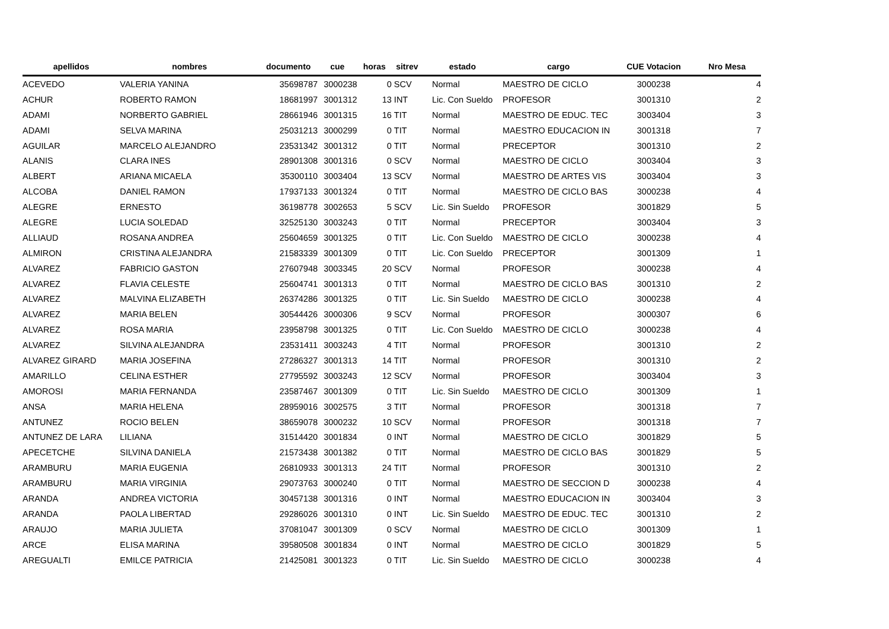| apellidos | nombres | documento | cue | horas | sitrev | estado | cargo | CUE Votacion | Nro Mesa |
| --- | --- | --- | --- | --- | --- | --- | --- | --- | --- |
| ACEVEDO | VALERIA YANINA | 35698787 | 3000238 | 0 | SCV | Normal | MAESTRO DE CICLO | 3000238 | 4 |
| ACHUR | ROBERTO RAMON | 18681997 | 3001312 | 13 | INT | Lic. Con Sueldo | PROFESOR | 3001310 | 2 |
| ADAMI | NORBERTO GABRIEL | 28661946 | 3001315 | 16 | TIT | Normal | MAESTRO DE EDUC. TEC | 3003404 | 3 |
| ADAMI | SELVA MARINA | 25031213 | 3000299 | 0 | TIT | Normal | MAESTRO EDUCACION IN | 3001318 | 7 |
| AGUILAR | MARCELO ALEJANDRO | 23531342 | 3001312 | 0 | TIT | Normal | PRECEPTOR | 3001310 | 2 |
| ALANIS | CLARA INES | 28901308 | 3001316 | 0 | SCV | Normal | MAESTRO DE CICLO | 3003404 | 3 |
| ALBERT | ARIANA MICAELA | 35300110 | 3003404 | 13 | SCV | Normal | MAESTRO DE ARTES VIS | 3003404 | 3 |
| ALCOBA | DANIEL RAMON | 17937133 | 3001324 | 0 | TIT | Normal | MAESTRO DE CICLO BAS | 3000238 | 4 |
| ALEGRE | ERNESTO | 36198778 | 3002653 | 5 | SCV | Lic. Sin Sueldo | PROFESOR | 3001829 | 5 |
| ALEGRE | LUCIA SOLEDAD | 32525130 | 3003243 | 0 | TIT | Normal | PRECEPTOR | 3003404 | 3 |
| ALLIAUD | ROSANA ANDREA | 25604659 | 3001325 | 0 | TIT | Lic. Con Sueldo | MAESTRO DE CICLO | 3000238 | 4 |
| ALMIRON | CRISTINA ALEJANDRA | 21583339 | 3001309 | 0 | TIT | Lic. Con Sueldo | PRECEPTOR | 3001309 | 1 |
| ALVAREZ | FABRICIO GASTON | 27607948 | 3003345 | 20 | SCV | Normal | PROFESOR | 3000238 | 4 |
| ALVAREZ | FLAVIA CELESTE | 25604741 | 3001313 | 0 | TIT | Normal | MAESTRO DE CICLO BAS | 3001310 | 2 |
| ALVAREZ | MALVINA ELIZABETH | 26374286 | 3001325 | 0 | TIT | Lic. Sin Sueldo | MAESTRO DE CICLO | 3000238 | 4 |
| ALVAREZ | MARIA BELEN | 30544426 | 3000306 | 9 | SCV | Normal | PROFESOR | 3000307 | 6 |
| ALVAREZ | ROSA MARIA | 23958798 | 3001325 | 0 | TIT | Lic. Con Sueldo | MAESTRO DE CICLO | 3000238 | 4 |
| ALVAREZ | SILVINA ALEJANDRA | 23531411 | 3003243 | 4 | TIT | Normal | PROFESOR | 3001310 | 2 |
| ALVAREZ GIRARD | MARIA JOSEFINA | 27286327 | 3001313 | 14 | TIT | Normal | PROFESOR | 3001310 | 2 |
| AMARILLO | CELINA ESTHER | 27795592 | 3003243 | 12 | SCV | Normal | PROFESOR | 3003404 | 3 |
| AMOROSI | MARIA FERNANDA | 23587467 | 3001309 | 0 | TIT | Lic. Sin Sueldo | MAESTRO DE CICLO | 3001309 | 1 |
| ANSA | MARIA HELENA | 28959016 | 3002575 | 3 | TIT | Normal | PROFESOR | 3001318 | 7 |
| ANTUNEZ | ROCIO BELEN | 38659078 | 3000232 | 10 | SCV | Normal | PROFESOR | 3001318 | 7 |
| ANTUNEZ DE LARA | LILIANA | 31514420 | 3001834 | 0 | INT | Normal | MAESTRO DE CICLO | 3001829 | 5 |
| APECETCHE | SILVINA DANIELA | 21573438 | 3001382 | 0 | TIT | Normal | MAESTRO DE CICLO BAS | 3001829 | 5 |
| ARAMBURU | MARIA EUGENIA | 26810933 | 3001313 | 24 | TIT | Normal | PROFESOR | 3001310 | 2 |
| ARAMBURU | MARIA VIRGINIA | 29073763 | 3000240 | 0 | TIT | Normal | MAESTRO DE SECCION D | 3000238 | 4 |
| ARANDA | ANDREA VICTORIA | 30457138 | 3001316 | 0 | INT | Normal | MAESTRO EDUCACION IN | 3003404 | 3 |
| ARANDA | PAOLA LIBERTAD | 29286026 | 3001310 | 0 | INT | Lic. Sin Sueldo | MAESTRO DE EDUC. TEC | 3001310 | 2 |
| ARAUJO | MARIA JULIETA | 37081047 | 3001309 | 0 | SCV | Normal | MAESTRO DE CICLO | 3001309 | 1 |
| ARCE | ELISA MARINA | 39580508 | 3001834 | 0 | INT | Normal | MAESTRO DE CICLO | 3001829 | 5 |
| AREGUALTI | EMILCE PATRICIA | 21425081 | 3001323 | 0 | TIT | Lic. Sin Sueldo | MAESTRO DE CICLO | 3000238 | 4 |